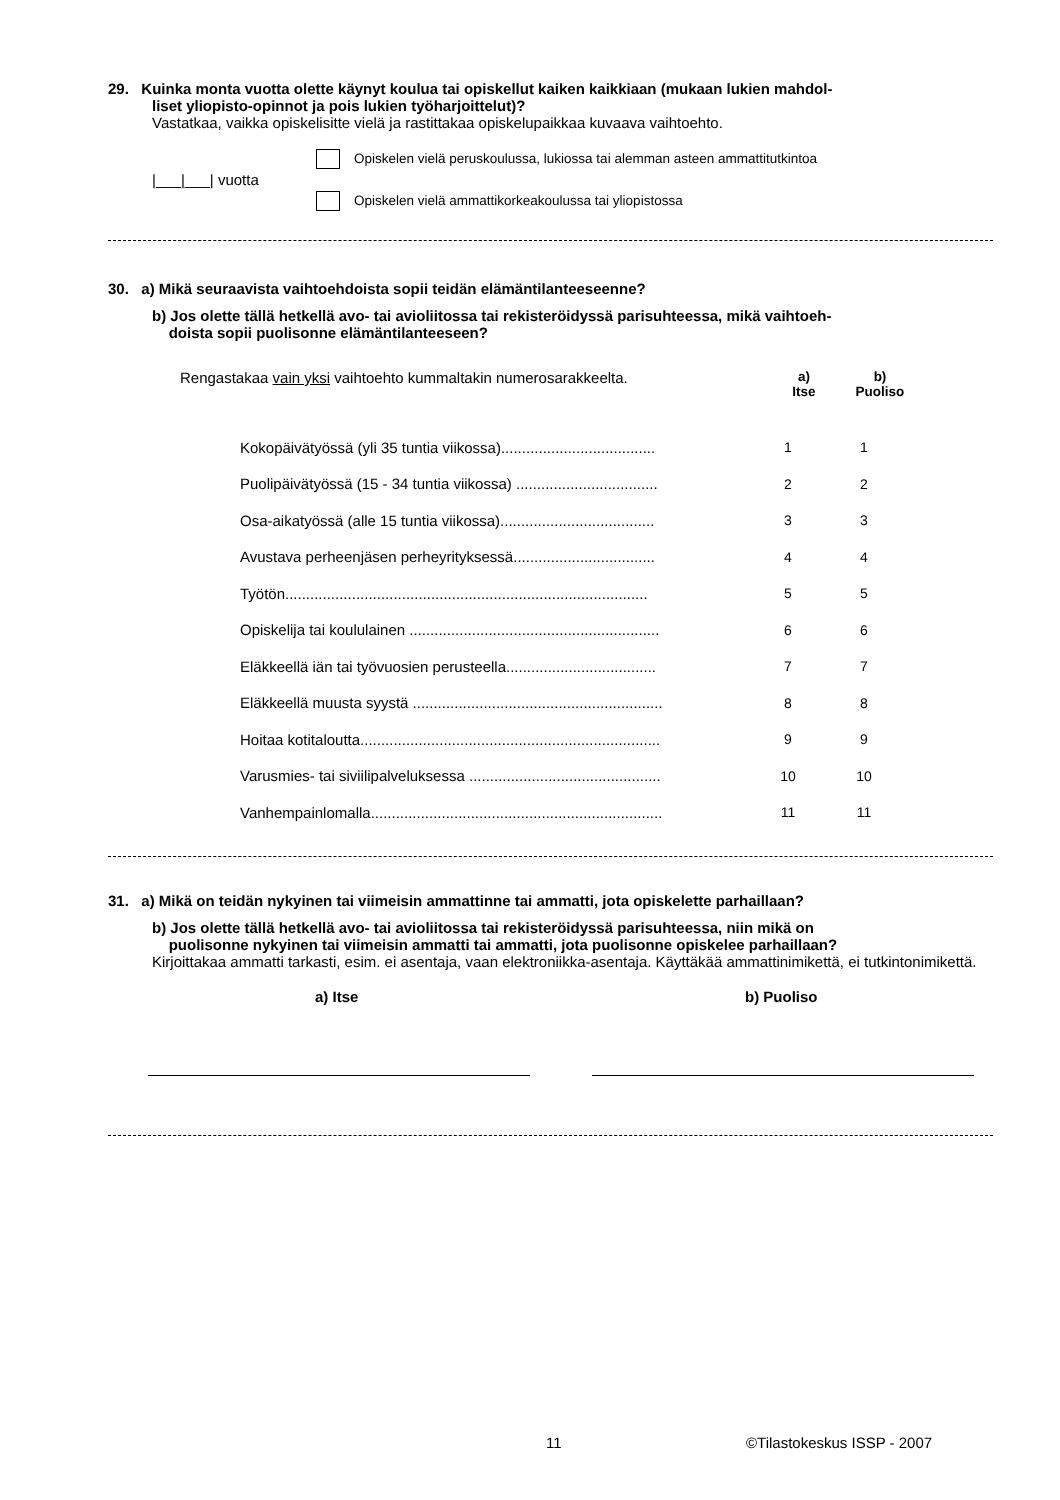29. Kuinka monta vuotta olette käynyt koulua tai opiskellut kaiken kaikkiaan (mukaan lukien mahdol-
liset yliopisto-opinnot ja pois lukien työharjoittelut)?
Vastatkaa, vaikka opiskelisitte vielä ja rastittakaa opiskelupaikkaa kuvaava vaihtoehto.
|___|___| vuotta
Opiskelen vielä peruskoulussa, lukiossa tai alemman asteen ammattitutkintoa
Opiskelen vielä ammattikorkeakoulussa tai yliopistossa
30. a) Mikä seuraavista vaihtoehdoista sopii teidän elämäntilanteeseenne?
b) Jos olette tällä hetkellä avo- tai avioliitossa tai rekisteröidyssä parisuhteessa, mikä vaihtoeh-
doista sopii puolisonne elämäntilanteeseen?
| Rengastakaa vain yksi vaihtoehto kummaltakin numerosarakkeelta. | a) Itse | b) Puoliso |
| Kokopäivätyössä (yli 35 tuntia viikossa)..................................... | 1 | 1 |
| Puolipäivätyössä (15 - 34 tuntia viikossa) .................................. | 2 | 2 |
| Osa-aikatyössä (alle 15 tuntia viikossa)..................................... | 3 | 3 |
| Avustava perheenjäsen perheyrityksessä.................................. | 4 | 4 |
| Työtön....................................................................................... | 5 | 5 |
| Opiskelija tai koululainen ............................................................ | 6 | 6 |
| Eläkkeellä iän tai työvuosien perusteella.................................... | 7 | 7 |
| Eläkkeellä muusta syystä ............................................................ | 8 | 8 |
| Hoitaa kotitaloutta........................................................................ | 9 | 9 |
| Varusmies- tai siviilipalveluksessa .............................................. | 10 | 10 |
| Vanhempainlomalla...................................................................... | 11 | 11 |
31. a) Mikä on teidän nykyinen tai viimeisin ammattinne tai ammatti, jota opiskelette parhaillaan?
b) Jos olette tällä hetkellä avo- tai avioliitossa tai rekisteröidyssä parisuhteessa, niin mikä on
puolisonne nykyinen tai viimeisin ammatti tai ammatti, jota puolisonne opiskelee parhaillaan?
Kirjoittakaa ammatti tarkasti, esim. ei asentaja, vaan elektroniikka-asentaja. Käyttäkää ammattinimikettä, ei tutkintonimikettä.
a) Itse b) Puoliso
11 ©Tilastokeskus ISSP - 2007